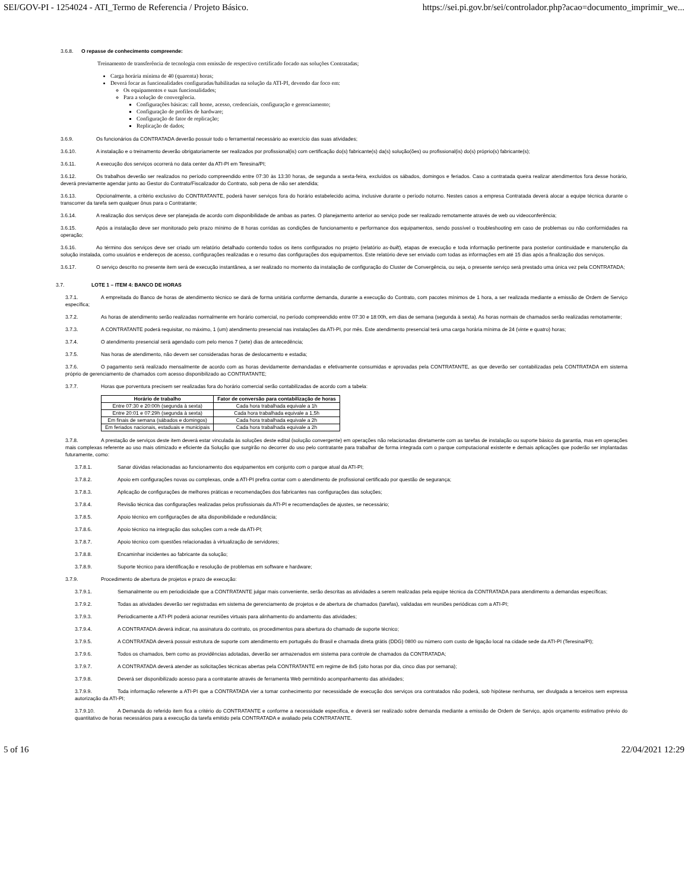SEI/GOV-PI - 1254024 - ATI_Termo de Referencia / Projeto Básico. https://sei.pi.gov.br/sei/controlador.php?acao=documento_imprimir_we...
3.6.8. O repasse de conhecimento compreende:
Treinamento de transferência de tecnologia com emissão de respectivo certificado focado nas soluções Contratadas;
Carga horária mínima de 40 (quarenta) horas;
Deverá focar as funcionalidades configuradas/habilitadas na solução da ATI-PI, devendo dar foco em:
Os equipamentos e suas funcionalidades;
Para a solução de convergência.
Configurações básicas: call home, acesso, credenciais, configuração e gerenciamento;
Configuração de profiles de hardware;
Configuração de fator de replicação;
Replicação de dados;
3.6.9. Os funcionários da CONTRATADA deverão possuir todo o ferramental necessário ao exercício das suas atividades;
3.6.10. A instalação e o treinamento deverão obrigatoriamente ser realizados por profissional(is) com certificação do(s) fabricante(s) da(s) solução(ões) ou profissional(is) do(s) próprio(s) fabricante(s);
3.6.11. A execução dos serviços ocorrerá no data center da ATI-PI em Teresina/PI;
3.6.12. Os trabalhos deverão ser realizados no período compreendido entre 07:30 às 13:30 horas, de segunda a sexta-feira, excluídos os sábados, domingos e feriados. Caso a contratada queira realizar atendimentos fora desse horário, deverá previamente agendar junto ao Gestor do Contrato/Fiscalizador do Contrato, sob pena de não ser atendida;
3.6.13. Opcionalmente, a critério exclusivo do CONTRATANTE, poderá haver serviços fora do horário estabelecido acima, inclusive durante o período noturno. Nestes casos a empresa Contratada deverá alocar a equipe técnica durante o transcorrer da tarefa sem qualquer ônus para o Contratante;
3.6.14. A realização dos serviços deve ser planejada de acordo com disponibilidade de ambas as partes. O planejamento anterior ao serviço pode ser realizado remotamente através de web ou videoconferência;
3.6.15. Após a instalação deve ser monitorado pelo prazo mínimo de 8 horas corridas as condições de funcionamento e performance dos equipamentos, sendo possível o troubleshooting em caso de problemas ou não conformidades na operação;
3.6.16. Ao término dos serviços deve ser criado um relatório detalhado contendo todos os itens configurados no projeto (relatório as-built), etapas de execução e toda informação pertinente para posterior continuidade e manutenção da solução instalada, como usuários e endereços de acesso, configurações realizadas e o resumo das configurações dos equipamentos. Este relatório deve ser enviado com todas as informações em até 15 dias após a finalização dos serviços.
3.6.17. O serviço descrito no presente item será de execução instantânea, a ser realizado no momento da instalação de configuração do Cluster de Convergência, ou seja, o presente serviço será prestado uma única vez pela CONTRATADA;
3.7. LOTE 1 – ITEM 4: BANCO DE HORAS
3.7.1. A empreitada do Banco de horas de atendimento técnico se dará de forma unitária conforme demanda, durante a execução do Contrato, com pacotes mínimos de 1 hora, a ser realizada mediante a emissão de Ordem de Serviço específica;
3.7.2. As horas de atendimento serão realizadas normalmente em horário comercial, no período compreendido entre 07:30 e 18:00h, em dias de semana (segunda à sexta). As horas normais de chamados serão realizadas remotamente;
3.7.3. A CONTRATANTE poderá requisitar, no máximo, 1 (um) atendimento presencial nas instalações da ATI-PI, por mês. Este atendimento presencial terá uma carga horária mínima de 24 (vinte e quatro) horas;
3.7.4. O atendimento presencial será agendado com pelo menos 7 (sete) dias de antecedência;
3.7.5. Nas horas de atendimento, não devem ser consideradas horas de deslocamento e estadia;
3.7.6. O pagamento será realizado mensalmente de acordo com as horas devidamente demandadas e efetivamente consumidas e aprovadas pela CONTRATANTE, as que deverão ser contabilizadas pela CONTRATADA em sistema próprio de gerenciamento de chamados com acesso disponibilizado ao CONTRATANTE;
3.7.7. Horas que porventura precisem ser realizadas fora do horário comercial serão contabilizadas de acordo com a tabela:
| Horário de trabalho | Fator de conversão para contabilização de horas |
| --- | --- |
| Entre 07:30 e 20:00h (segunda à sexta) | Cada hora trabalhada equivale a 1h |
| Entre 20:01 e 07:29h (segunda à sexta) | Cada hora trabalhada equivale a 1,5h |
| Em finais de semana (sábados e domingos) | Cada hora trabalhada equivale a 2h |
| Em feriados nacionais, estaduais e municipais | Cada hora trabalhada equivale a 2h |
3.7.8. A prestação de serviços deste item deverá estar vinculada às soluções deste edital (solução convergente) em operações não relacionadas diretamente com as tarefas de instalação ou suporte básico da garantia, mas em operações mais complexas referente ao uso mais otimizado e eficiente da Solução que surgirão no decorrer do uso pelo contratante para trabalhar de forma integrada com o parque computacional existente e demais aplicações que poderão ser implantadas futuramente, como:
3.7.8.1. Sanar dúvidas relacionadas ao funcionamento dos equipamentos em conjunto com o parque atual da ATI-PI;
3.7.8.2. Apoio em configurações novas ou complexas, onde a ATI-PI prefira contar com o atendimento de profissional certificado por questão de segurança;
3.7.8.3. Aplicação de configurações de melhores práticas e recomendações dos fabricantes nas configurações das soluções;
3.7.8.4. Revisão técnica das configurações realizadas pelos profissionais da ATI-PI e recomendações de ajustes, se necessário;
3.7.8.5. Apoio técnico em configurações de alta disponibilidade e redundância;
3.7.8.6. Apoio técnico na integração das soluções com a rede da ATI-PI;
3.7.8.7. Apoio técnico com questões relacionadas à virtualização de servidores;
3.7.8.8. Encaminhar incidentes ao fabricante da solução;
3.7.8.9. Suporte técnico para identificação e resolução de problemas em software e hardware;
3.7.9. Procedimento de abertura de projetos e prazo de execução:
3.7.9.1. Semanalmente ou em periodicidade que a CONTRATANTE julgar mais conveniente, serão descritas as atividades a serem realizadas pela equipe técnica da CONTRATADA para atendimento a demandas específicas;
3.7.9.2. Todas as atividades deverão ser registradas em sistema de gerenciamento de projetos e de abertura de chamados (tarefas), validadas em reuniões periódicas com a ATI-PI;
3.7.9.3. Periodicamente a ATI-PI poderá acionar reuniões virtuais para alinhamento do andamento das atividades;
3.7.9.4. A CONTRATADA deverá indicar, na assinatura do contrato, os procedimentos para abertura do chamado de suporte técnico;
3.7.9.5. A CONTRATADA deverá possuir estrutura de suporte com atendimento em português do Brasil e chamada direta grátis (DDG) 0800 ou número com custo de ligação local na cidade sede da ATI-PI (Teresina/PI);
3.7.9.6. Todos os chamados, bem como as providências adotadas, deverão ser armazenados em sistema para controle de chamados da CONTRATADA;
3.7.9.7. A CONTRATADA deverá atender as solicitações técnicas abertas pela CONTRATANTE em regime de 8x5 (oito horas por dia, cinco dias por semana);
3.7.9.8. Deverá ser disponibilizado acesso para a contratante através de ferramenta Web permitindo acompanhamento das atividades;
3.7.9.9. Toda informação referente a ATI-PI que a CONTRATADA vier a tomar conhecimento por necessidade de execução dos serviços ora contratados não poderá, sob hipótese nenhuma, ser divulgada a terceiros sem expressa autorização da ATI-PI;
3.7.9.10. A Demanda do referido item fica a critério do CONTRATANTE e conforme a necessidade especifica, e deverá ser realizado sobre demanda mediante a emissão de Ordem de Serviço, após orçamento estimativo prévio do quantitativo de horas necessários para a execução da tarefa emitido pela CONTRATADA e avaliado pela CONTRATANTE.
5 of 16 22/04/2021 12:29